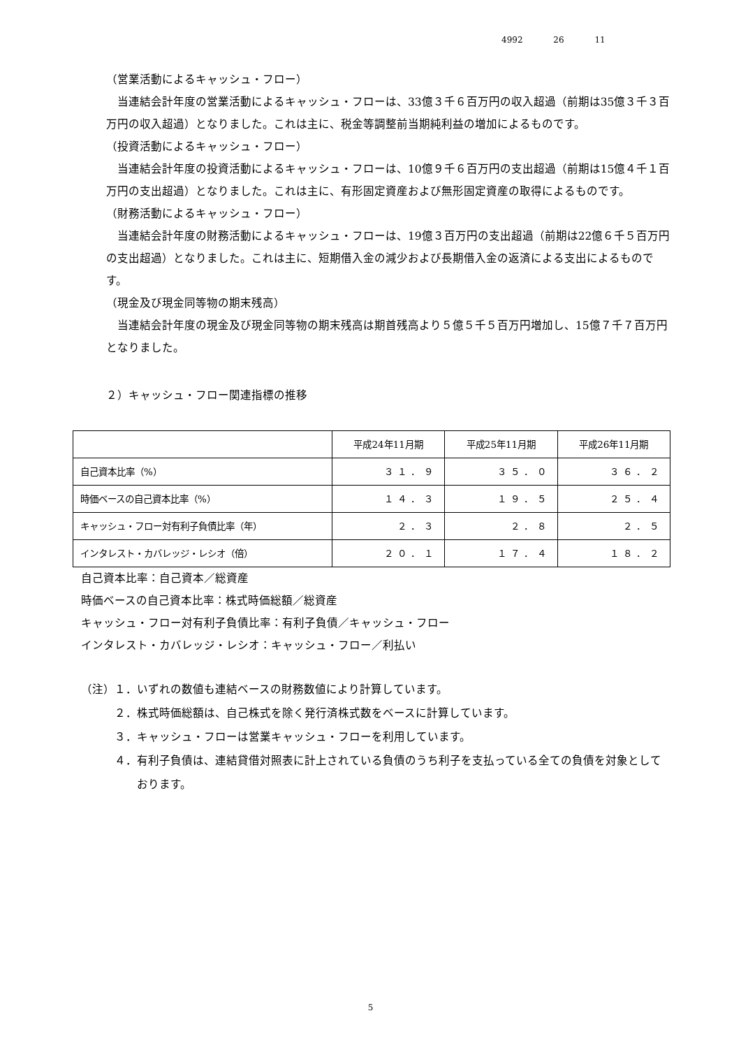4992 26 11
（営業活動によるキャッシュ・フロー）
当連結会計年度の営業活動によるキャッシュ・フローは、33億３千６百万円の収入超過（前期は35億３千３百万円の収入超過）となりました。これは主に、税金等調整前当期純利益の増加によるものです。
（投資活動によるキャッシュ・フロー）
当連結会計年度の投資活動によるキャッシュ・フローは、10億９千６百万円の支出超過（前期は15億４千１百万円の支出超過）となりました。これは主に、有形固定資産および無形固定資産の取得によるものです。
（財務活動によるキャッシュ・フロー）
当連結会計年度の財務活動によるキャッシュ・フローは、19億３百万円の支出超過（前期は22億６千５百万円の支出超過）となりました。これは主に、短期借入金の減少および長期借入金の返済による支出によるものです。
（現金及び現金同等物の期末残高）
当連結会計年度の現金及び現金同等物の期末残高は期首残高より５億５千５百万円増加し、15億７千７百万円となりました。
２）キャッシュ・フロー関連指標の推移
| | 平成24年11月期 | 平成25年11月期 | 平成26年11月期 |
| 自己資本比率（%） | ３１．９ | ３５．０ | ３６．２ |
| 時価ベースの自己資本比率（%） | １４．３ | １９．５ | ２５．４ |
| キャッシュ・フロー対有利子負債比率（年） | ２．３ | ２．８ | ２．５ |
| インタレスト・カバレッジ・レシオ（倍） | ２０．１ | １７．４ | １８．２ |
自己資本比率：自己資本／総資産
時価ベースの自己資本比率：株式時価総額／総資産
キャッシュ・フロー対有利子負債比率：有利子負債／キャッシュ・フロー
インタレスト・カバレッジ・レシオ：キャッシュ・フロー／利払い
（注）１．いずれの数値も連結ベースの財務数値により計算しています。
２．株式時価総額は、自己株式を除く発行済株式数をベースに計算しています。
３．キャッシュ・フローは営業キャッシュ・フローを利用しています。
４．有利子負債は、連結貸借対照表に計上されている負債のうち利子を支払っている全ての負債を対象としております。
5